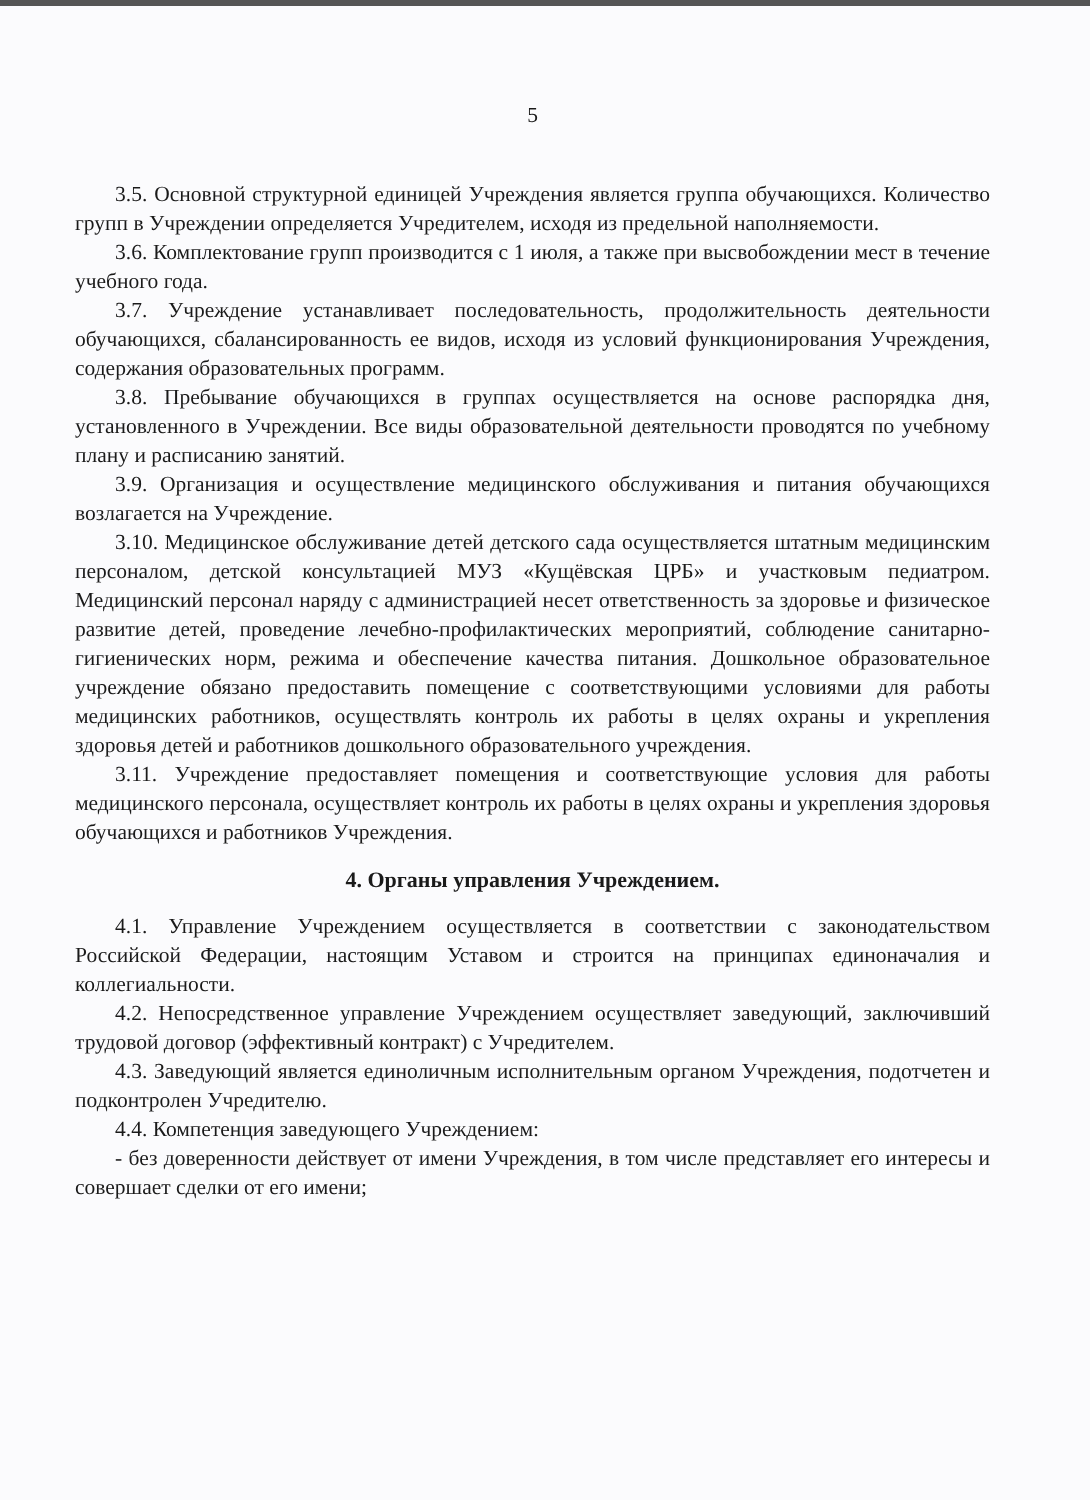5
3.5. Основной структурной единицей Учреждения является группа обучающихся. Количество групп в Учреждении определяется Учредителем, исходя из предельной наполняемости.
3.6. Комплектование групп производится с 1 июля, а также при высвобождении мест в течение учебного года.
3.7. Учреждение устанавливает последовательность, продолжительность деятельности обучающихся, сбалансированность ее видов, исходя из условий функционирования Учреждения, содержания образовательных программ.
3.8. Пребывание обучающихся в группах осуществляется на основе распорядка дня, установленного в Учреждении. Все виды образовательной деятельности проводятся по учебному плану и расписанию занятий.
3.9. Организация и осуществление медицинского обслуживания и питания обучающихся возлагается на Учреждение.
3.10. Медицинское обслуживание детей детского сада осуществляется штатным медицинским персоналом, детской консультацией МУЗ «Кущёвская ЦРБ» и участковым педиатром. Медицинский персонал наряду с администрацией несет ответственность за здоровье и физическое развитие детей, проведение лечебно-профилактических мероприятий, соблюдение санитарно-гигиенических норм, режима и обеспечение качества питания. Дошкольное образовательное учреждение обязано предоставить помещение с соответствующими условиями для работы медицинских работников, осуществлять контроль их работы в целях охраны и укрепления здоровья детей и работников дошкольного образовательного учреждения.
3.11. Учреждение предоставляет помещения и соответствующие условия для работы медицинского персонала, осуществляет контроль их работы в целях охраны и укрепления здоровья обучающихся и работников Учреждения.
4. Органы управления Учреждением.
4.1. Управление Учреждением осуществляется в соответствии с законодательством Российской Федерации, настоящим Уставом и строится на принципах единоначалия и коллегиальности.
4.2. Непосредственное управление Учреждением осуществляет заведующий, заключивший трудовой договор (эффективный контракт) с Учредителем.
4.3. Заведующий является единоличным исполнительным органом Учреждения, подотчетен и подконтролен Учредителю.
4.4. Компетенция заведующего Учреждением:
- без доверенности действует от имени Учреждения, в том числе представляет его интересы и совершает сделки от его имени;